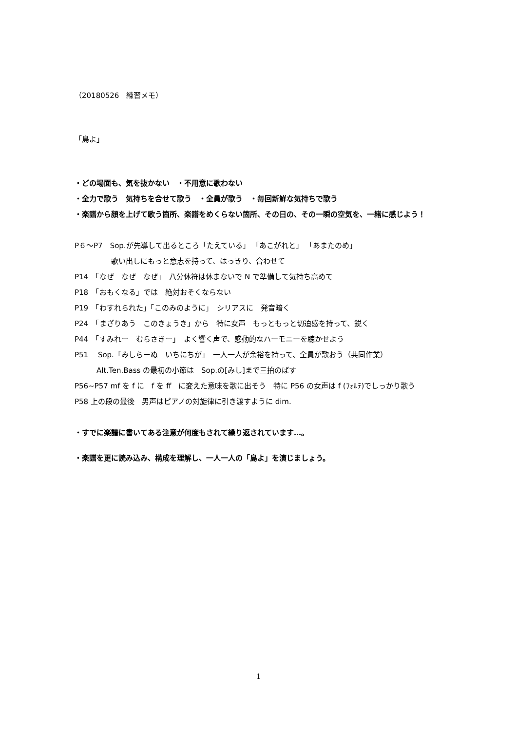（20180526　練習メモ）
「島よ」
・どの場面も、気を抜かない　・不用意に歌わない
・全力で歌う　気持ちを合せて歌う　・全員が歌う　・毎回新鮮な気持ちで歌う
・楽譜から顔を上げて歌う箇所、楽譜をめくらない箇所、その日の、その一瞬の空気を、一緒に感じよう！
P６～P7　Sop.が先導して出るところ「たえている」 「あこがれと」 「あまたのめ」
　　　　　歌い出しにもっと意志を持って、はっきり、合わせて
P14　「なぜ　なぜ　なぜ」　八分休符は休まないで N で準備して気持ち高めて
P18　「おもくなる」では　絶対おそくならない
P19　「わすれられた」「このみのように」　シリアスに　発音暗く
P24　「まざりあう　このきょうき」から　特に女声　もっともっと切迫感を持って、鋭く
P44　「すみれー　むらさきー」　よく響く声で、感動的なハーモニーを聴かせよう
P51　 Sop.「みしらーぬ　いちにちが」　一人一人が余裕を持って、全員が歌おう（共同作業）
　　　Alt.Ten.Bass の最初の小節は　Sop.の[みし]まで三拍のばす
P56~P57 mf を f に　f を ff　に変えた意味を歌に出そう　特に P56 の女声は f (ﾌｫﾙﾃ)でしっかり歌う
P58 上の段の最後　男声はピアノの対旋律に引き渡すように dim.
・すでに楽譜に書いてある注意が何度もされて繰り返されています…。
・楽譜を更に読み込み、構成を理解し、一人一人の「島よ」を演じましょう。
1